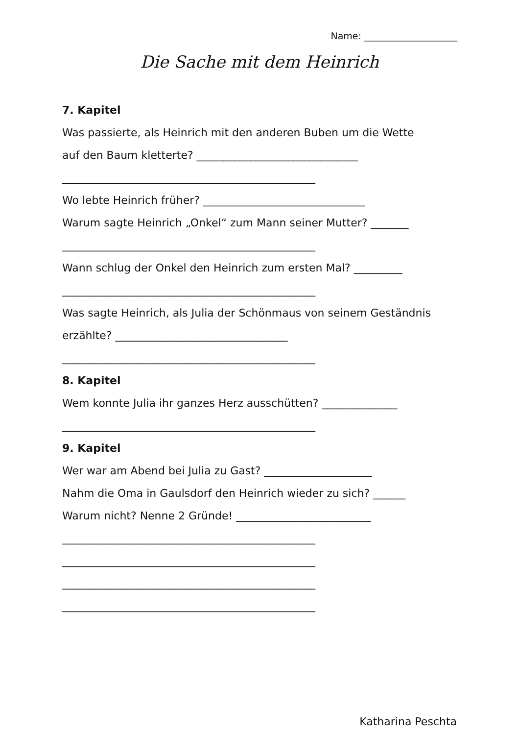Name: ____________________
Die Sache mit dem Heinrich
7. Kapitel
Was passierte, als Heinrich mit den anderen Buben um die Wette
auf den Baum kletterte? ______________________________
_______________________________________________
Wo lebte Heinrich früher? ______________________________
Warum sagte Heinrich „Onkel“ zum Mann seiner Mutter? _______
_______________________________________________
Wann schlug der Onkel den Heinrich zum ersten Mal? _________
_______________________________________________
Was sagte Heinrich, als Julia der Schönmaus von seinem Geständnis
erzählte? ________________________________
_______________________________________________
8. Kapitel
Wem konnte Julia ihr ganzes Herz ausschütten? ______________
_______________________________________________
9. Kapitel
Wer war am Abend bei Julia zu Gast? ____________________
Nahm die Oma in Gaulsdorf den Heinrich wieder zu sich? ______
Warum nicht? Nenne 2 Gründe! _________________________
_______________________________________________
_______________________________________________
_______________________________________________
_______________________________________________
Katharina Peschta